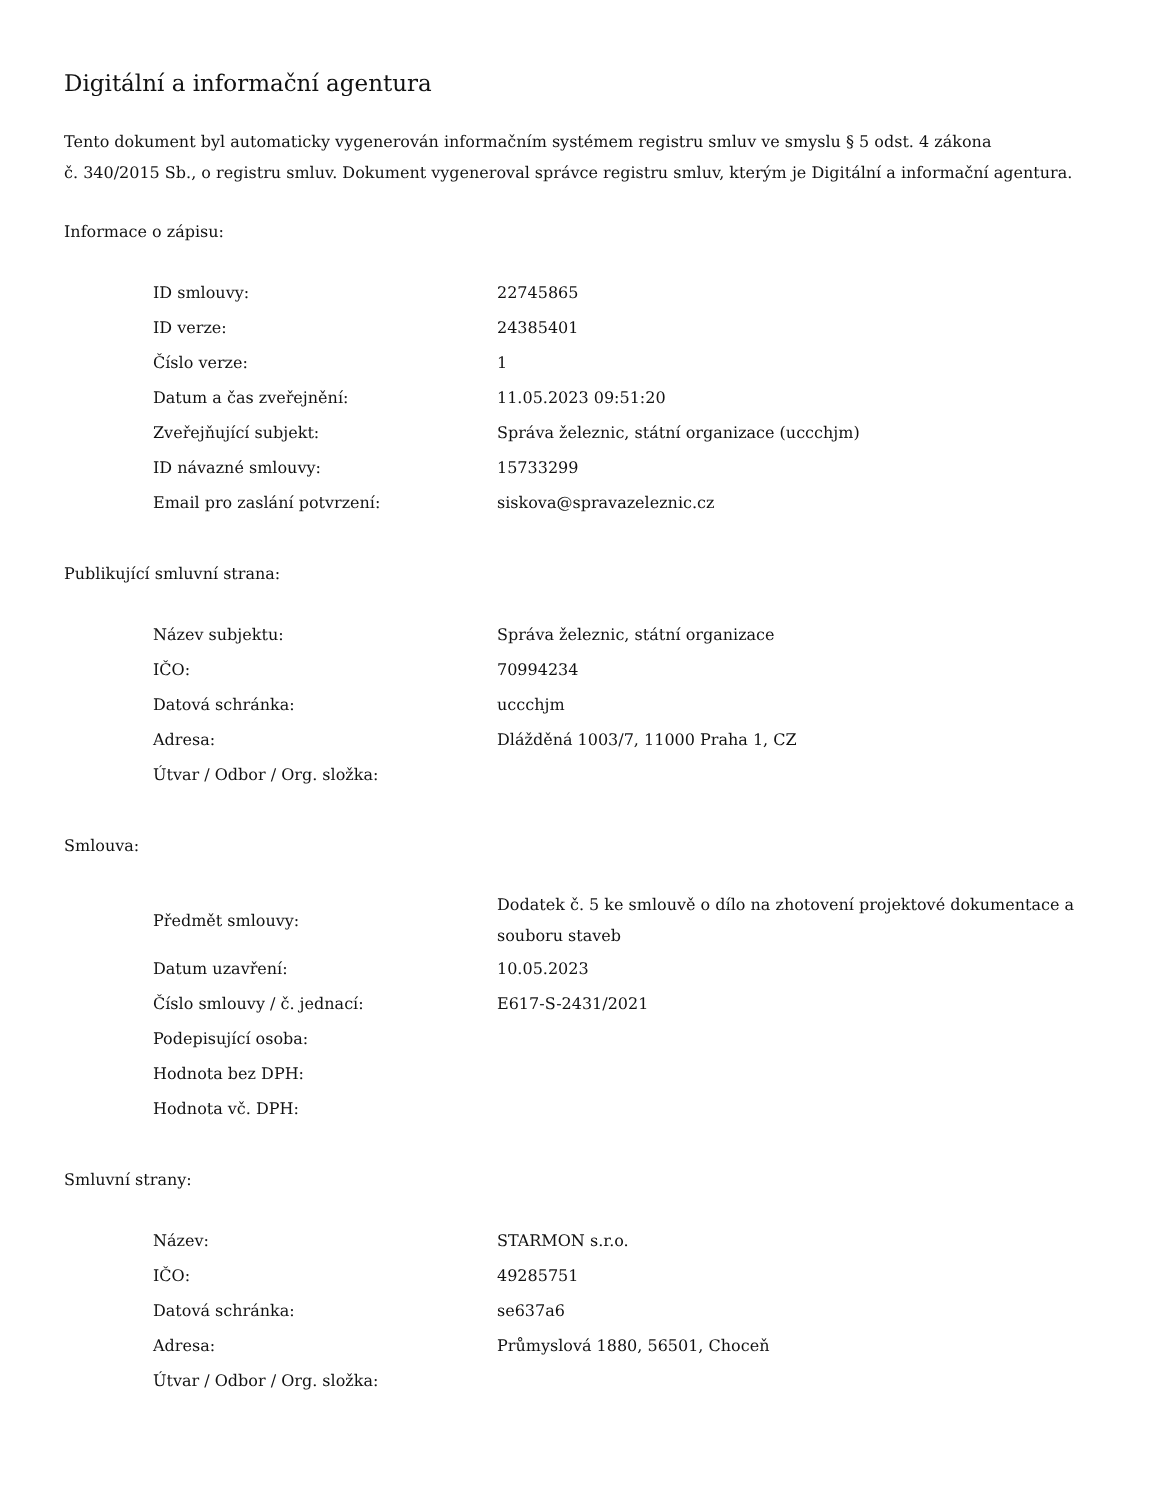Digitální a informační agentura
Tento dokument byl automaticky vygenerován informačním systémem registru smluv ve smyslu § 5 odst. 4 zákona
č. 340/2015 Sb., o registru smluv. Dokument vygeneroval správce registru smluv, kterým je Digitální a informační agentura.
Informace o zápisu:
| ID smlouvy: | 22745865 |
| ID verze: | 24385401 |
| Číslo verze: | 1 |
| Datum a čas zveřejnění: | 11.05.2023 09:51:20 |
| Zveřejňující subjekt: | Správa železnic, státní organizace (uccchjm) |
| ID návazné smlouvy: | 15733299 |
| Email pro zaslání potvrzení: | siskova@spravazeleznic.cz |
Publikující smluvní strana:
| Název subjektu: | Správa železnic, státní organizace |
| IČO: | 70994234 |
| Datová schránka: | uccchjm |
| Adresa: | Dlážděná 1003/7, 11000 Praha 1, CZ |
| Útvar / Odbor / Org. složka: | |
Smlouva:
| Předmět smlouvy: | Dodatek č. 5 ke smlouvě o dílo na zhotovení projektové dokumentace a souboru staveb |
| Datum uzavření: | 10.05.2023 |
| Číslo smlouvy / č. jednací: | E617-S-2431/2021 |
| Podepisující osoba: | |
| Hodnota bez DPH: | |
| Hodnota vč. DPH: | |
Smluvní strany:
| Název: | STARMON s.r.o. |
| IČO: | 49285751 |
| Datová schránka: | se637a6 |
| Adresa: | Průmyslová 1880, 56501, Choceň |
| Útvar / Odbor / Org. složka: | |